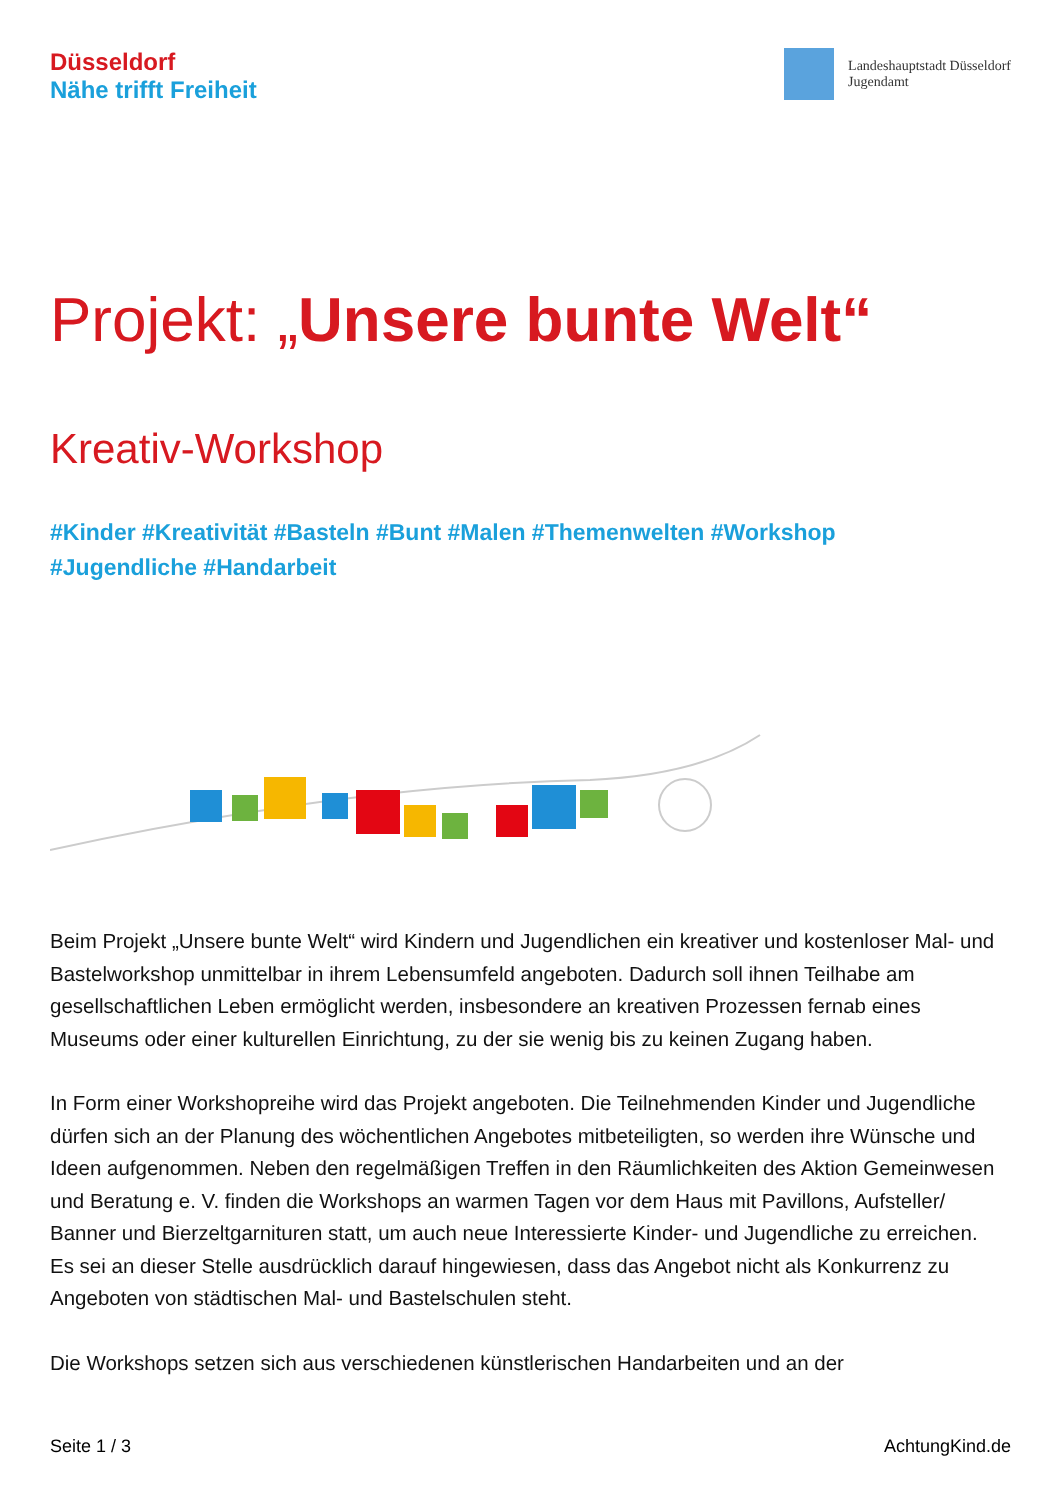Düsseldorf
Nähe trifft Freiheit
Landeshauptstadt Düsseldorf
Jugendamt
Projekt: „Unsere bunte Welt“
Kreativ-Workshop
#Kinder #Kreativität #Basteln #Bunt #Malen #Themenwelten #Workshop
#Jugendliche #Handarbeit
Beim Projekt „Unsere bunte Welt“ wird Kindern und Jugendlichen ein kreativer und kostenloser Mal- und Bastelworkshop unmittelbar in ihrem Lebensumfeld angeboten. Dadurch soll ihnen Teilhabe am gesellschaftlichen Leben ermöglicht werden, insbesondere an kreativen Prozessen fernab eines Museums oder einer kulturellen Einrichtung, zu der sie wenig bis zu keinen Zugang haben.
In Form einer Workshopreihe wird das Projekt angeboten. Die Teilnehmenden Kinder und Jugendliche dürfen sich an der Planung des wöchentlichen Angebotes mitbeteiligten, so werden ihre Wünsche und Ideen aufgenommen. Neben den regelmäßigen Treffen in den Räumlichkeiten des Aktion Gemeinwesen und Beratung e. V. finden die Workshops an warmen Tagen vor dem Haus mit Pavillons, Aufsteller/ Banner und Bierzeltgarnituren statt, um auch neue Interessierte Kinder- und Jugendliche zu erreichen.
Es sei an dieser Stelle ausdrücklich darauf hingewiesen, dass das Angebot nicht als Konkurrenz zu Angeboten von städtischen Mal- und Bastelschulen steht.
Die Workshops setzen sich aus verschiedenen künstlerischen Handarbeiten und an der
Seite 1 / 3 AchtungKind.de